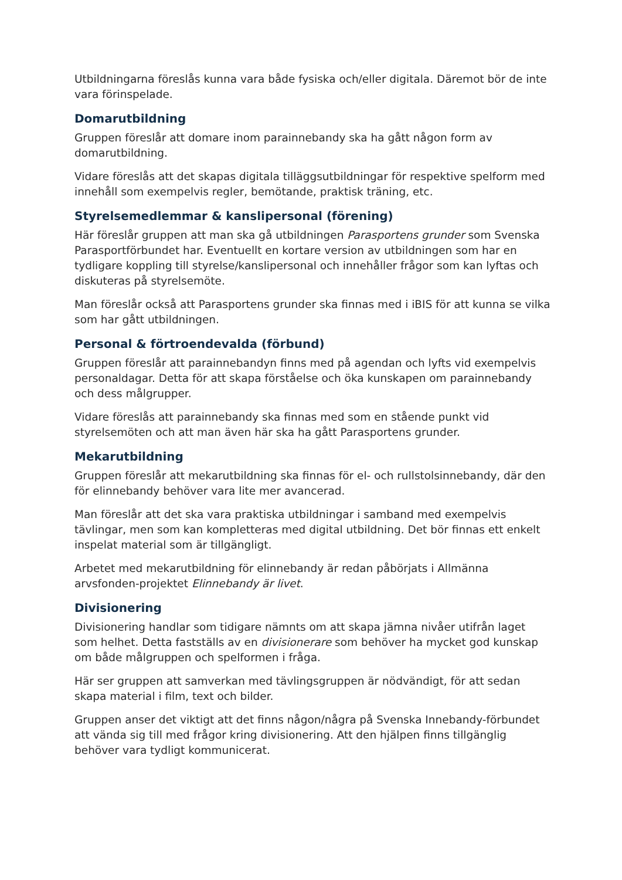Utbildningarna föreslås kunna vara både fysiska och/eller digitala. Däremot bör de inte vara förinspelade.
Domarutbildning
Gruppen föreslår att domare inom parainnebandy ska ha gått någon form av domarutbildning.
Vidare föreslås att det skapas digitala tilläggsutbildningar för respektive spelform med innehåll som exempelvis regler, bemötande, praktisk träning, etc.
Styrelsemedlemmar & kanslipersonal (förening)
Här föreslår gruppen att man ska gå utbildningen Parasportens grunder som Svenska Parasportförbundet har. Eventuellt en kortare version av utbildningen som har en tydligare koppling till styrelse/kanslipersonal och innehåller frågor som kan lyftas och diskuteras på styrelsemöte.
Man föreslår också att Parasportens grunder ska finnas med i iBIS för att kunna se vilka som har gått utbildningen.
Personal & förtroendevalda (förbund)
Gruppen föreslår att parainnebandyn finns med på agendan och lyfts vid exempelvis personaldagar. Detta för att skapa förståelse och öka kunskapen om parainnebandy och dess målgrupper.
Vidare föreslås att parainnebandy ska finnas med som en stående punkt vid styrelsemöten och att man även här ska ha gått Parasportens grunder.
Mekarutbildning
Gruppen föreslår att mekarutbildning ska finnas för el- och rullstolsinnebandy, där den för elinnebandy behöver vara lite mer avancerad.
Man föreslår att det ska vara praktiska utbildningar i samband med exempelvis tävlingar, men som kan kompletteras med digital utbildning. Det bör finnas ett enkelt inspelat material som är tillgängligt.
Arbetet med mekarutbildning för elinnebandy är redan påbörjats i Allmänna arvsfonden-projektet Elinnebandy är livet.
Divisionering
Divisionering handlar som tidigare nämnts om att skapa jämna nivåer utifrån laget som helhet. Detta fastställs av en divisionerare som behöver ha mycket god kunskap om både målgruppen och spelformen i fråga.
Här ser gruppen att samverkan med tävlingsgruppen är nödvändigt, för att sedan skapa material i film, text och bilder.
Gruppen anser det viktigt att det finns någon/några på Svenska Innebandy-förbundet att vända sig till med frågor kring divisionering. Att den hjälpen finns tillgänglig behöver vara tydligt kommunicerat.